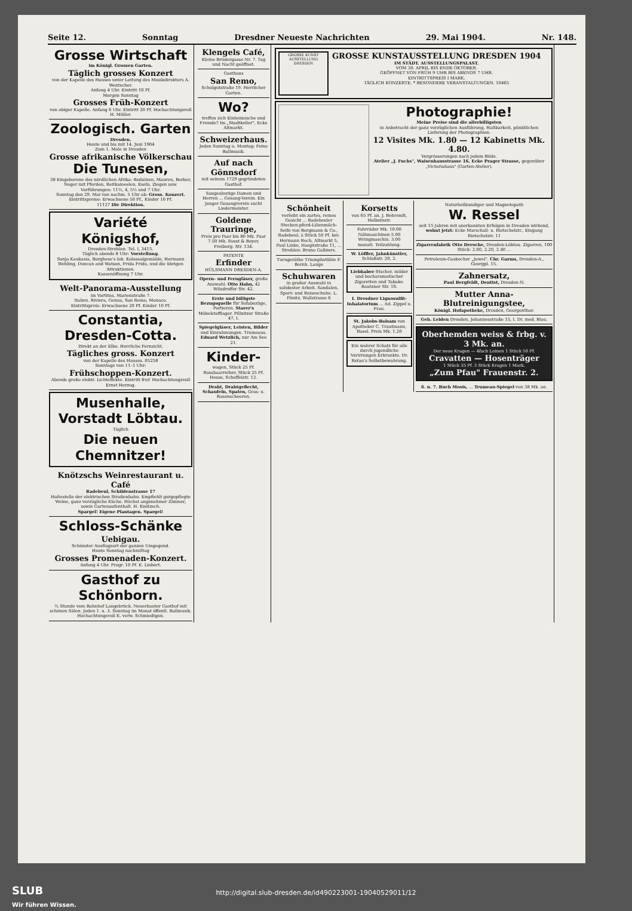Seite 12. Sonntag Dresdner Neueste Nachrichten 29. Mai 1904. Nr. 148.
Grosse Wirtschaft
im Königl. Grossen Garten.
Täglich grosses Konzert
von der Kapelle des Hauses unter Leitung des Musikdirektors A. Wentscher.
Anfang 4 Uhr. Eintritt 10 Pf.
Morgen Sonntag
Grosses Früh-Konzert
von obiger Kapelle. Anfang 6 Uhr. Eintritt 20 Pf. Hochachtungsvoll H. Müller.
Zoologisch. Garten
Dresden.
Heute und bis mit 14. Juni 1904
Zum 1. Male in Dresden
Grosse afrikanische Völkerschau
Die Tunesen,
38 Eingeborene des nördlichen Afrika: Beduinen, Mauren, Berber, Neger mit Pferden, Reitkameelen, Eseln, Ziegen usw.
Vorführungen: 11½, 4, 5½ und 7 Uhr.
Sonntag den 29. Mai von nachm. 5 Uhr ab: Gross. Konzert.
Eintrittspreise: Erwachsene 50 Pf., Kinder 10 Pf.
11127 Die Direktion.
Variété Königshof,
Dresden-Strehlen. Tel. I, 3415.
Täglich abends 8 Uhr: Vorstellung.
Sonja Kaukasia, Borghese's leb. Kolossalgemälde, Hermann Wehling, Duncan and Watson, Frida Frido, und die übrigen Attraktionen.
Kassenöffnung 7 Uhr.
Welt-Panorama-Ausstellung
im Vortitus, Marienstraße 7.
Italien. Riviera, Genua, San Remo, Monaco.
Eintrittspreis: Erwachsene 20 Pf. Kinder 10 Pf.
Constantia, Dresden-Cotta.
Direkt an der Elbe. Herrliche Fernsicht.
Tägliches gross. Konzert
von der Kapelle des Hauses. 05258
Sonntags von 11–1 Uhr:
Frühschoppen-Konzert.
Abends große elektr. Lichteffekte. Eintritt frei! Hochachtungsvoll Ernst Herzog.
Musenhalle, Vorstadt Löbtau.
Täglich
Die neuen Chemnitzer!
Knötzschs Weinrestaurant u. Café
Radebeul, Schildenstrasse 17
Haltestelle der elektrischen Straßenbahn. Empfiehlt gutgepflegte Weine, ganz vorzügliche Küche. Höchst angenehmer Zimmer, sowie Gartenaufenthalt. H. Knötzsch.
Spargel! Eigene Plantagen. Spargel!
Schloss-Schänke
Uebigau.
Schönster Ausflugsort der ganzen Umgegend.
Heute Sonntag nachmittag
Grosses Promenaden-Konzert.
Anfang 4 Uhr. Progr. 10 Pf. E. Liebert.
Gasthof zu Schönborn.
¾ Stunde vom Bahnhof Langebrück. Neuerbauter Gasthof mit schönen Sälen. Jeden 1. u. 3. Sonntag im Monat öffentl. Ballmusik. Hochachtungsvoll E. verw. Schmiedtgen.
Klengels Café,
Kleine Brüdergasse Nr. 7. Tag und Nacht geöffnet.
Gasthaus
San Remo,
Schulgutstraße 19. Herrlicher Garten.
Wo?
treffen sich Einheimische und Fremde? Im „Stadtkeller", Ecke Altmarkt.
Schweizerhaus.
Jeden Sonntag u. Montag: Feine Ballmusik.
Auf nach Gönnsdorf
mit seinem 1729 gegründeten Gasthof.
Sangeslustige Damen und Herren ... Gesang-Verein. Ein junger Gesangverein sucht Liedermeister.
Goldene Trauringe,
Preis pro Paar bis 80 Mk. Paar 7.50 Mk. Faust & Beyer, Freiberg. Str. 134.
PATENTE
Erfinder
HÜLSMANN DRESDEN-A.
Opern- und Ferngläser, große Auswahl. Otto Hahn, 42 Wilsdruffer Str. 42.
Erste und billigste Bezugsquelle für Sofabezüge, Portieren. Starer's Möbelstofflager. Pillnitzer Straße 47, I.
Spiegelgläser, Leisten, Bilder und Einrahmungen. Trumeaus. Eduard Wetzlich, nur Am See 21.
Kinder-
wagen, Stück 25 Pf. Rosshaarreiher, Stück 25 Pf. Hesse, Scheffelstr. 12.
Draht, Drahtgeflecht, Schaufeln, Spaten, Gras- u. Rosenscheeren.
GROSSE KUNST AUSSTELLUNG DRESDEN
GROSSE KUNSTAUSSTELLUNG DRESDEN 1904
IM STÄDT. AUSSTELLUNGSPALAST.
VOM 30. APRIL BIS ENDE OKTOBER.
GEÖFFNET VON FRÜH 9 UHR BIS ABENDS 7 UHR.
EINTRITTSPREIS I MARK.
TÄGLICH KONZERTE. * BESONDERE VERANSTALTUNGEN. 10465
Photographie!
Meine Preise sind die allerbilligsten
in Anbetracht der ganz vorzüglichen Ausführung, Haltbarkeit, pünktlichen Lieferung der Photographien.
12 Visites Mk. 1.80 — 12 Kabinetts Mk. 4.80.
Vergrösserungen nach jedem Bilde.
Atelier „J. Fuchs", Waisenhausstrasse 16, Ecke Prager Strasse, gegenüber „Victoriahaus" (Garten-Atelier).
Schönheit
verleiht ein zartes, reines Gesicht ... Radebeuler Stecken-pferd-Lilienmilch-Seife von Bergmann & Co., Radebeul, à Stück 50 Pf. bei: Hermann Roch, Altmarkt 5, Paul Linke, Hauptstraße 11, ... Strehlen: Bruno Galbiers.
Turngeräthe Triumphstühle F. Bernh. Lange
Schuhwaren
in großer Auswahl in solidester Arbeit. Sandalen, Sport- und Reiseschuhe. L. Pönitz, Wallstrasse 6
Korsetts
von 65 Pf. an. J. Behrendt, Holbeinstr.
Fahrräder Mk. 10.00
Nähmaschinen 5.00
Wringmaschin. 3.00
monatl. Teilzahlung.
W. Löffler, Jahnkünstler, Schloßstr. 20, 2.
Liebhaber frischer, milder und bocharomatischer Zigaretten und Tabake. Bautzner Str. 10.
I. Dresdner Lignosulfit-Inhalatorium ... Ad. Zippel u. Frau.
St. Jakobs-Balsam von Apotheker C. Trautmann, Basel. Preis Mk. 1.20
Ein wahrer Schatz für alle durch jugendliche Verirrungen Erkrankte. Dr. Retau's Selbstbewahrung.
Naturheilkundiger und Magnetopath
W. Ressel
seit 15 Jahren mit anerkannten Erfolgen in Dresden wirkend, wohnt jetzt: Ecke Marschall- u. Rietschelstr., Eingang Rietschelstr. 11
Zigarrenfabrik Otto Deroche, Dresden-Löbtau. Zigarren, 100 Stück: 2.00, 2.20, 2.40 ...
Petroleum-Gaskocher „Juwel". Chr. Garms, Dresden-A., Georgpl. 15.
Zahnersatz,
Paul Bergfeldt, Dentist, Dresden-N.
Mutter Anna-Blutreinigungstee,
Königl. Hofapotheke, Dresden, Georgenthor.
Geb. Leiden Dresden, Johannesstraße 15, I. Dr. med. Blau.
Oberhemden weiss & frbg. v. 3 Mk. an.
Der neue Kragen — 4fach Leinen 1 Stück 50 Pf.
Cravatten — Hosenträger
1 Stück 35 Pf. 3 Stück Kragen 1 Mark.
„Zum Pfau" Frauenstr. 2.
6. u. 7. Buch Mosis, ... Trumeau-Spiegel von 38 Mk. an.
SLUB
Wir führen Wissen.
http://digital.slub-dresden.de/id490223001-19040529011/12